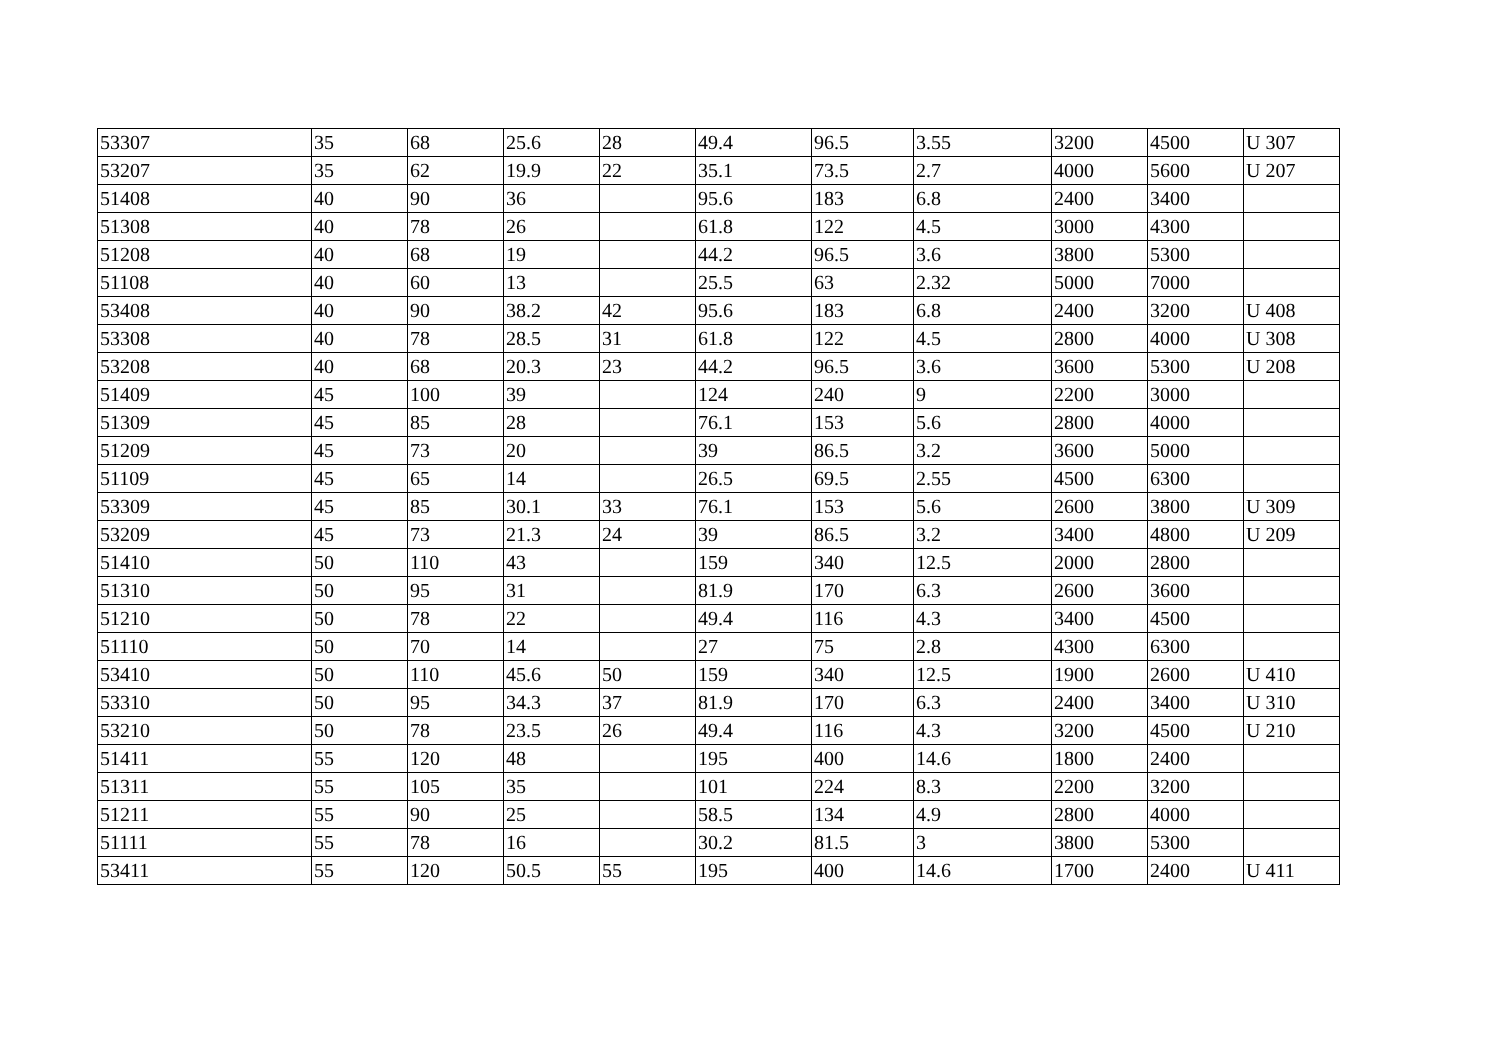| 53307 | 35 | 68 | 25.6 | 28 | 49.4 | 96.5 | 3.55 | 3200 | 4500 | U 307 |
| 53207 | 35 | 62 | 19.9 | 22 | 35.1 | 73.5 | 2.7 | 4000 | 5600 | U 207 |
| 51408 | 40 | 90 | 36 | | 95.6 | 183 | 6.8 | 2400 | 3400 | |
| 51308 | 40 | 78 | 26 | | 61.8 | 122 | 4.5 | 3000 | 4300 | |
| 51208 | 40 | 68 | 19 | | 44.2 | 96.5 | 3.6 | 3800 | 5300 | |
| 51108 | 40 | 60 | 13 | | 25.5 | 63 | 2.32 | 5000 | 7000 | |
| 53408 | 40 | 90 | 38.2 | 42 | 95.6 | 183 | 6.8 | 2400 | 3200 | U 408 |
| 53308 | 40 | 78 | 28.5 | 31 | 61.8 | 122 | 4.5 | 2800 | 4000 | U 308 |
| 53208 | 40 | 68 | 20.3 | 23 | 44.2 | 96.5 | 3.6 | 3600 | 5300 | U 208 |
| 51409 | 45 | 100 | 39 | | 124 | 240 | 9 | 2200 | 3000 | |
| 51309 | 45 | 85 | 28 | | 76.1 | 153 | 5.6 | 2800 | 4000 | |
| 51209 | 45 | 73 | 20 | | 39 | 86.5 | 3.2 | 3600 | 5000 | |
| 51109 | 45 | 65 | 14 | | 26.5 | 69.5 | 2.55 | 4500 | 6300 | |
| 53309 | 45 | 85 | 30.1 | 33 | 76.1 | 153 | 5.6 | 2600 | 3800 | U 309 |
| 53209 | 45 | 73 | 21.3 | 24 | 39 | 86.5 | 3.2 | 3400 | 4800 | U 209 |
| 51410 | 50 | 110 | 43 | | 159 | 340 | 12.5 | 2000 | 2800 | |
| 51310 | 50 | 95 | 31 | | 81.9 | 170 | 6.3 | 2600 | 3600 | |
| 51210 | 50 | 78 | 22 | | 49.4 | 116 | 4.3 | 3400 | 4500 | |
| 51110 | 50 | 70 | 14 | | 27 | 75 | 2.8 | 4300 | 6300 | |
| 53410 | 50 | 110 | 45.6 | 50 | 159 | 340 | 12.5 | 1900 | 2600 | U 410 |
| 53310 | 50 | 95 | 34.3 | 37 | 81.9 | 170 | 6.3 | 2400 | 3400 | U 310 |
| 53210 | 50 | 78 | 23.5 | 26 | 49.4 | 116 | 4.3 | 3200 | 4500 | U 210 |
| 51411 | 55 | 120 | 48 | | 195 | 400 | 14.6 | 1800 | 2400 | |
| 51311 | 55 | 105 | 35 | | 101 | 224 | 8.3 | 2200 | 3200 | |
| 51211 | 55 | 90 | 25 | | 58.5 | 134 | 4.9 | 2800 | 4000 | |
| 51111 | 55 | 78 | 16 | | 30.2 | 81.5 | 3 | 3800 | 5300 | |
| 53411 | 55 | 120 | 50.5 | 55 | 195 | 400 | 14.6 | 1700 | 2400 | U 411 |